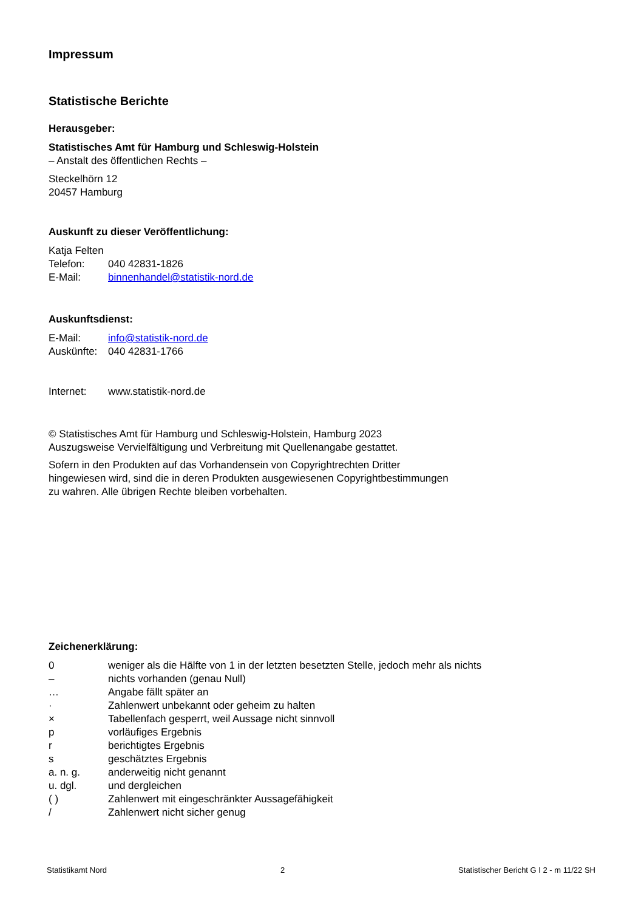Impressum
Statistische Berichte
Herausgeber:
Statistisches Amt für Hamburg und Schleswig-Holstein
– Anstalt des öffentlichen Rechts –
Steckelhörn 12
20457 Hamburg
Auskunft zu dieser Veröffentlichung:
Katja Felten
Telefon: 040 42831-1826
E-Mail: binnenhandel@statistik-nord.de
Auskunftsdienst:
E-Mail: info@statistik-nord.de
Auskünfte: 040 42831-1766
Internet: www.statistik-nord.de
© Statistisches Amt für Hamburg und Schleswig-Holstein, Hamburg 2023
Auszugsweise Vervielfältigung und Verbreitung mit Quellenangabe gestattet.
Sofern in den Produkten auf das Vorhandensein von Copyrightrechten Dritter
hingewiesen wird, sind die in deren Produkten ausgewiesenen Copyrightbestimmungen
zu wahren. Alle übrigen Rechte bleiben vorbehalten.
Zeichenerklärung:
0 weniger als die Hälfte von 1 in der letzten besetzten Stelle, jedoch mehr als nichts
– nichts vorhanden (genau Null)
… Angabe fällt später an
· Zahlenwert unbekannt oder geheim zu halten
× Tabellenfach gesperrt, weil Aussage nicht sinnvoll
p vorläufiges Ergebnis
r berichtigtes Ergebnis
s geschätztes Ergebnis
a. n. g. anderweitig nicht genannt
u. dgl. und dergleichen
( ) Zahlenwert mit eingeschränkter Aussagefähigkeit
/ Zahlenwert nicht sicher genug
Statistikamt Nord 2 Statistischer Bericht G I 2 - m 11/22 SH